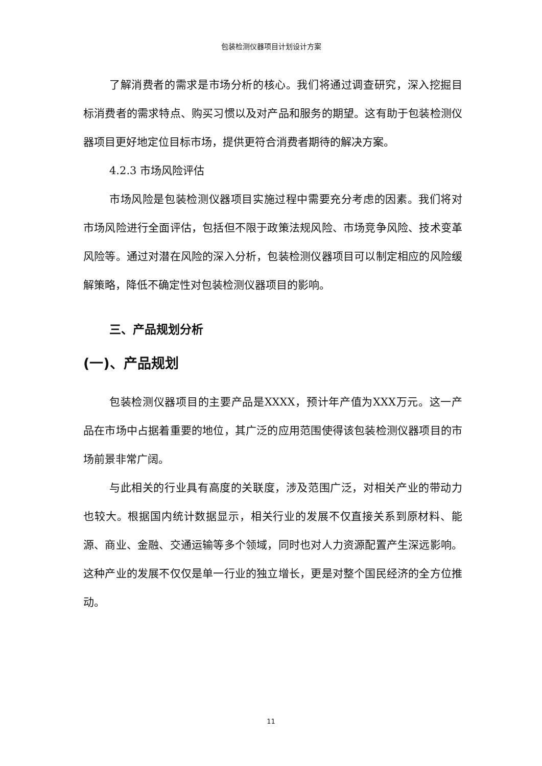包装检测仪器项目计划设计方案
了解消费者的需求是市场分析的核心。我们将通过调查研究，深入挖掘目标消费者的需求特点、购买习惯以及对产品和服务的期望。这有助于包装检测仪器项目更好地定位目标市场，提供更符合消费者期待的解决方案。
4.2.3 市场风险评估
市场风险是包装检测仪器项目实施过程中需要充分考虑的因素。我们将对市场风险进行全面评估，包括但不限于政策法规风险、市场竞争风险、技术变革风险等。通过对潜在风险的深入分析，包装检测仪器项目可以制定相应的风险缓解策略，降低不确定性对包装检测仪器项目的影响。
三、产品规划分析
(一)、产品规划
包装检测仪器项目的主要产品是XXXX，预计年产值为XXX万元。这一产品在市场中占据着重要的地位，其广泛的应用范围使得该包装检测仪器项目的市场前景非常广阔。
与此相关的行业具有高度的关联度，涉及范围广泛，对相关产业的带动力也较大。根据国内统计数据显示，相关行业的发展不仅直接关系到原材料、能源、商业、金融、交通运输等多个领域，同时也对人力资源配置产生深远影响。这种产业的发展不仅仅是单一行业的独立增长，更是对整个国民经济的全方位推动。
11